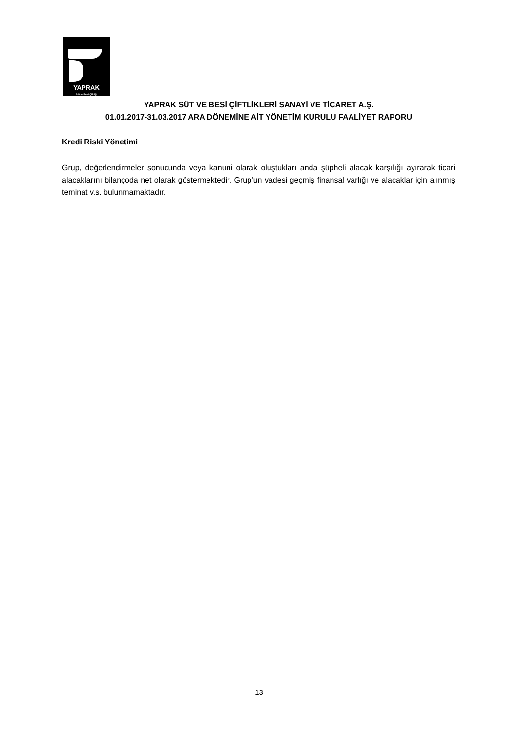YAPRAK
Süt ve Besi Çiftliği
YAPRAK SÜT VE BESİ ÇİFTLİKLERİ SANAYİ VE TİCARET A.Ş.
01.01.2017-31.03.2017 ARA DÖNEMİNE AİT YÖNETİM KURULU FAALİYET RAPORU
Kredi Riski Yönetimi
Grup, değerlendirmeler sonucunda veya kanuni olarak oluştukları anda şüpheli alacak karşılığı ayırarak ticari alacaklarını bilançoda net olarak göstermektedir. Grup’un vadesi geçmiş finansal varlığı ve alacaklar için alınmış teminat v.s. bulunmamaktadır.
13